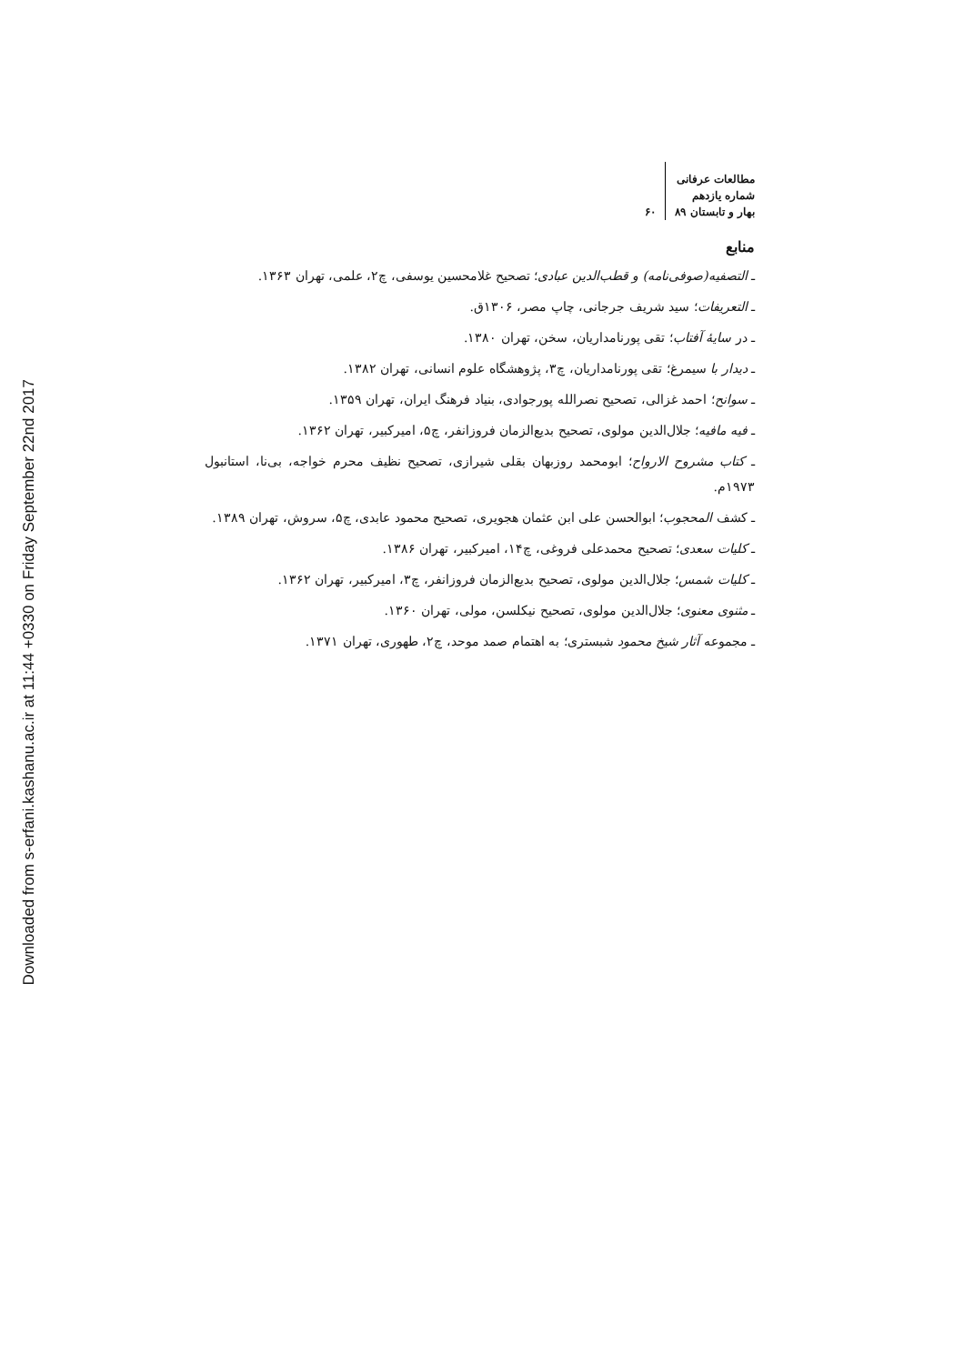Downloaded from s-erfani.kashanu.ac.ir at 11:44 +0330 on Friday September 22nd 2017
مطالعات عرفانی
شماره یازدهم
بهار و تابستان ۸۹
۶۰
منابع
ـ التصفیه(صوفی‌نامه) و قطب‌الدین عبادی؛ تصحیح غلامحسین یوسفی، چ۲، علمی، تهران ۱۳۶۳.
ـ التعریفات؛ سید شریف جرجانی، چاپ مصر، ۱۳۰۶ق.
ـ در سایهٔ آفتاب؛ تقی پورنامداریان، سخن، تهران ۱۳۸۰.
ـ دیدار با سیمرغ؛ تقی پورنامداریان، چ۳، پژوهشگاه علوم انسانی، تهران ۱۳۸۲.
ـ سوانح؛ احمد غزالی، تصحیح نصرالله پورجوادی، بنیاد فرهنگ ایران، تهران ۱۳۵۹.
ـ فیه مافیه؛ جلال‌الدین مولوی، تصحیح بدیع‌الزمان فروزانفر، چ۵، امیرکبیر، تهران ۱۳۶۲.
ـ کتاب مشروح الارواح؛ ابومحمد روزبهان بقلی شیرازی، تصحیح نظیف محرم خواجه، بی‌نا، استانبول ۱۹۷۳م.
ـ کشف المحجوب؛ ابوالحسن علی ابن عثمان هجویری، تصحیح محمود عابدی، چ۵، سروش، تهران ۱۳۸۹.
ـ کلیات سعدی؛ تصحیح محمدعلی فروغی، چ۱۴، امیرکبیر، تهران ۱۳۸۶.
ـ کلیات شمس؛ جلال‌الدین مولوی، تصحیح بدیع‌الزمان فروزانفر، چ۳، امیرکبیر، تهران ۱۳۶۲.
ـ مثنوی معنوی؛ جلال‌الدین مولوی، تصحیح نیکلسن، مولی، تهران ۱۳۶۰.
ـ مجموعه آثار شیخ محمود شبستری؛ به اهتمام صمد موحد، چ۲، طهوری، تهران ۱۳۷۱.